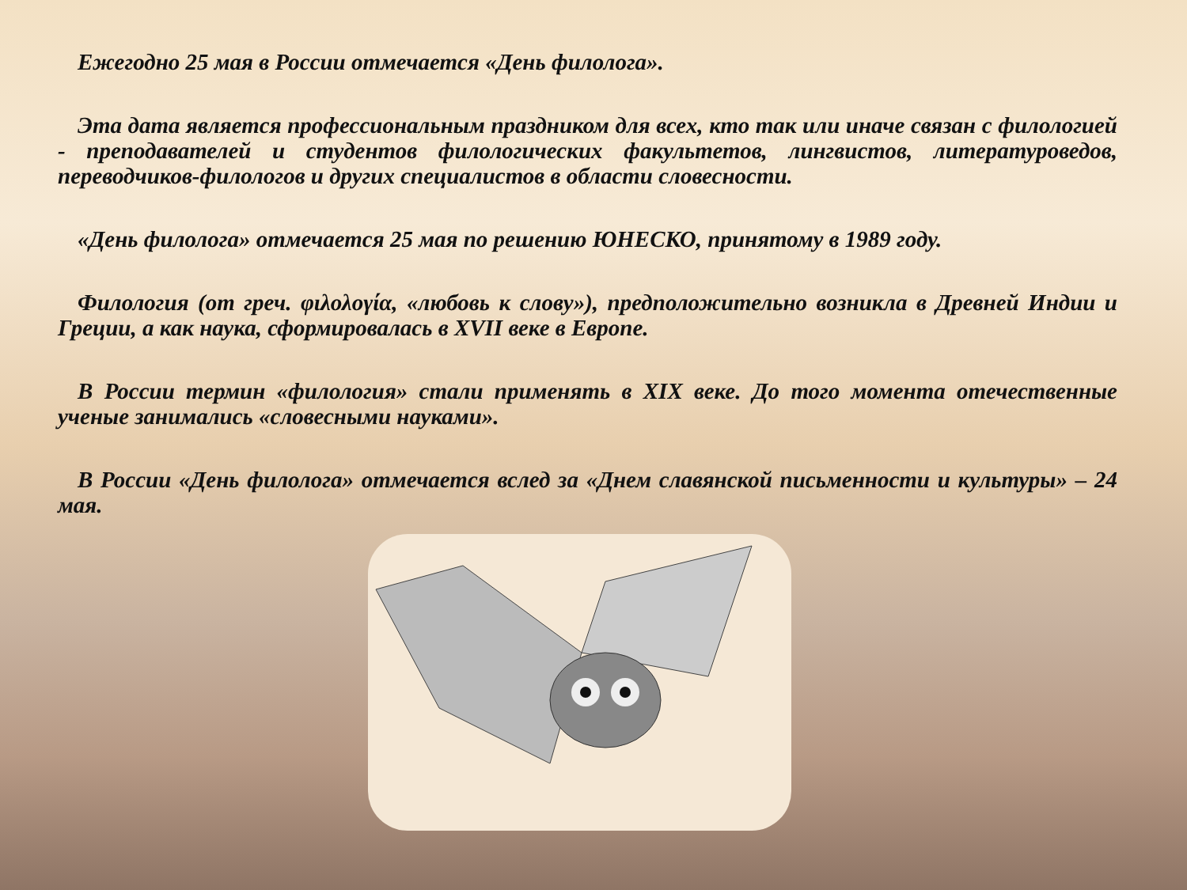Ежегодно 25 мая в России отмечается «День филолога».
Эта дата является профессиональным праздником для всех, кто так или иначе связан с филологией - преподавателей и студентов филологических факультетов, лингвистов, литературоведов, переводчиков-филологов и других специалистов в области словесности.
«День филолога» отмечается 25 мая по решению ЮНЕСКО, принятому в 1989 году.
Филология (от греч. φιλολογία, «любовь к слову»), предположительно возникла в Древней Индии и Греции, а как наука, сформировалась в XVII веке в Европе.
В России термин «филология» стали применять в XIX веке. До того момента отечественные ученые занимались «словесными науками».
В России «День филолога» отмечается вслед за «Днем славянской письменности и культуры» – 24 мая.